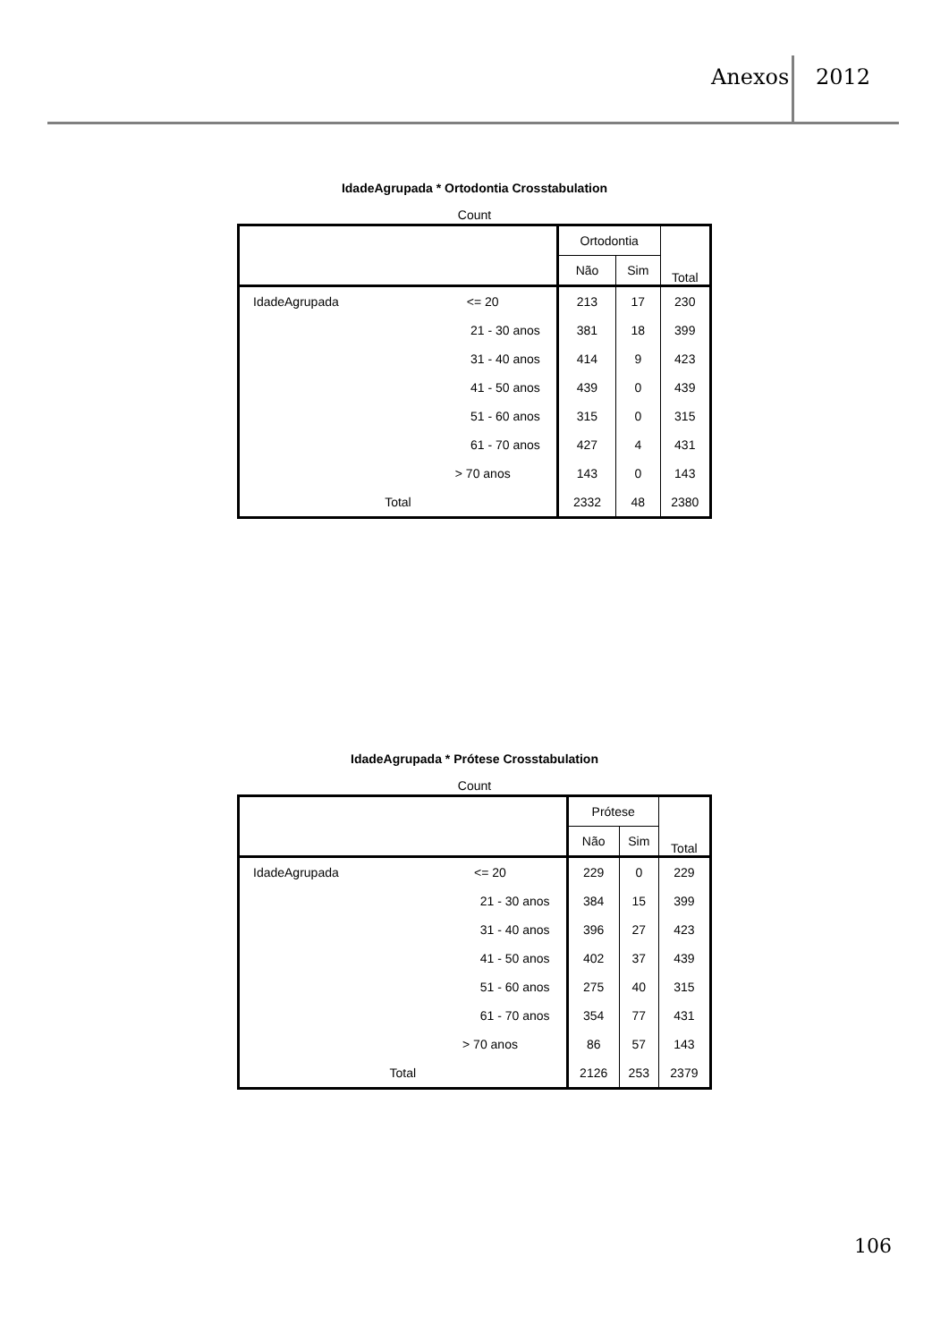Anexos 2012
IdadeAgrupada * Ortodontia Crosstabulation
Count
| | | Ortodontia | | Total |
| --- | --- | --- | --- | --- |
| | | Não | Sim | |
| IdadeAgrupada | <= 20 | 213 | 17 | 230 |
| | 21 - 30 anos | 381 | 18 | 399 |
| | 31 - 40 anos | 414 | 9 | 423 |
| | 41 - 50 anos | 439 | 0 | 439 |
| | 51 - 60 anos | 315 | 0 | 315 |
| | 61 - 70 anos | 427 | 4 | 431 |
| | > 70 anos | 143 | 0 | 143 |
| Total | | 2332 | 48 | 2380 |
IdadeAgrupada * Prótese Crosstabulation
Count
| | | Prótese | | Total |
| --- | --- | --- | --- | --- |
| | | Não | Sim | |
| IdadeAgrupada | <= 20 | 229 | 0 | 229 |
| | 21 - 30 anos | 384 | 15 | 399 |
| | 31 - 40 anos | 396 | 27 | 423 |
| | 41 - 50 anos | 402 | 37 | 439 |
| | 51 - 60 anos | 275 | 40 | 315 |
| | 61 - 70 anos | 354 | 77 | 431 |
| | > 70 anos | 86 | 57 | 143 |
| Total | | 2126 | 253 | 2379 |
106